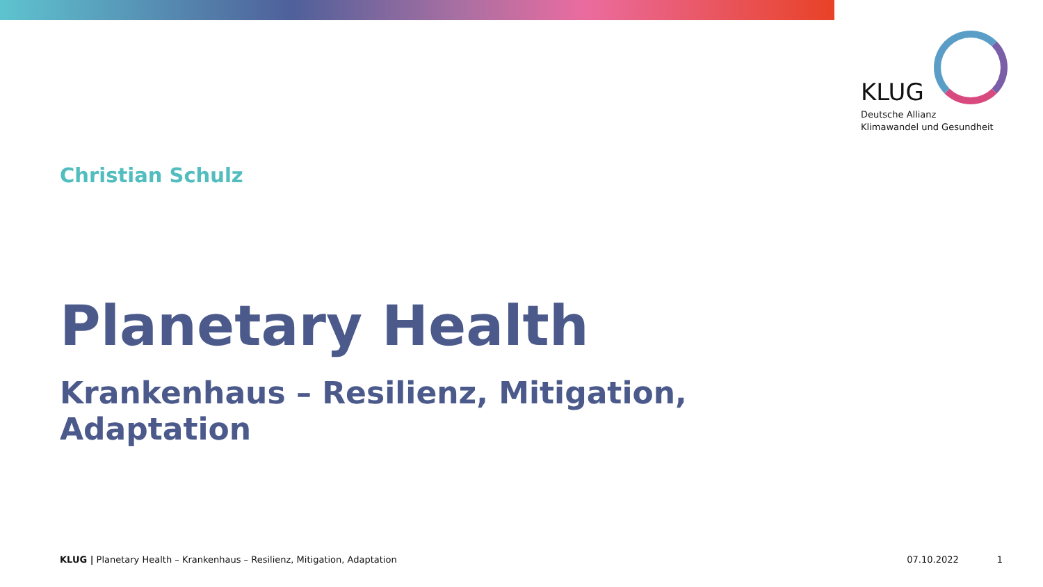KLUG
Deutsche Allianz
Klimawandel und Gesundheit
Christian Schulz
Planetary Health
Krankenhaus – Resilienz, Mitigation, Adaptation
KLUG | Planetary Health – Krankenhaus – Resilienz, Mitigation, Adaptation 07.10.2022 1